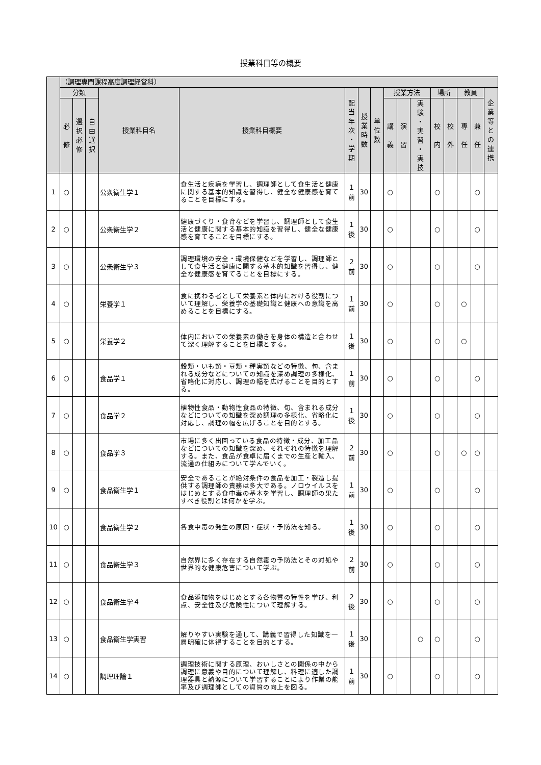授業科目等の概要
| | （調理専門課程高度調理経営科） | | | | | | | | | | | | | | | |
| --- | --- | --- | --- | --- | --- | --- | --- | --- | --- | --- | --- | --- | --- | --- | --- | --- |
| | 分類 | | | 授業科目名 | 授業科目概要 | 配 当 年 次 ・ 学 期 | 授 業 時 数 | 単 位 数 | 授業方法 | | | 場所 | | 教員 | | 企 業 等 と の 連 携 |
| | 必 修 | 選 択 必 修 | 自 由 選 択 | | | | | | 講 義 | 演 習 | 実 験 ・ 実 習 ・ 実 技 | 校 内 | 校 外 | 専 任 | 兼 任 | |
| 1 | ○ | | | 公衆衛生学１ | 食生活と疾病を学習し、調理師として食生活と健康に関する基本的知識を習得し、健全な健康感を育てることを目標にする。 | １ 前 | 30 | | ○ | | | ○ | | | ○ | |
| 2 | ○ | | | 公衆衛生学２ | 健康づくり・食育などを学習し、調理師として食生活と健康に関する基本的知識を習得し、健全な健康感を育てることを目標にする。 | １ 後 | 30 | | ○ | | | ○ | | | ○ | |
| 3 | ○ | | | 公衆衛生学３ | 調理環境の安全・環境保健などを学習し、調理師として食生活と健康に関する基本的知識を習得し、健全な健康感を育てることを目標にする。 | ２ 前 | 30 | | ○ | | | ○ | | | ○ | |
| 4 | ○ | | | 栄養学１ | 食に携わる者として栄養素と体内における役割について理解し、栄養学の基礎知識と健康への意識を高めることを目標にする。 | １ 前 | 30 | | ○ | | | ○ | | ○ | | |
| 5 | ○ | | | 栄養学２ | 体内においての栄養素の働きを身体の構造と合わせて深く理解することを目標とする。 | １ 後 | 30 | | ○ | | | ○ | | ○ | | |
| 6 | ○ | | | 食品学１ | 穀類・いも類・豆類・種実類などの特徴、旬、含まれる成分などについての知識を深め調理の多様化、省略化に対応し、調理の幅を広げることを目的とする。 | １ 前 | 30 | | ○ | | | ○ | | | ○ | |
| 7 | ○ | | | 食品学２ | 植物性食品・動物性食品の特徴、旬、含まれる成分などについての知識を深め調理の多様化、省略化に対応し、調理の幅を広げることを目的とする。 | １ 後 | 30 | | ○ | | | ○ | | | ○ | |
| 8 | ○ | | | 食品学３ | 市場に多く出回っている食品の特徴・成分、加工品などについての知識を深め、それぞれの特徴を理解する。また、食品が食卓に届くまでの生産と輸入、流通の仕組みについて学んでいく。 | ２ 前 | 30 | | ○ | | | ○ | | ○ | ○ | |
| 9 | ○ | | | 食品衛生学１ | 安全であることが絶対条件の食品を加工・製造し提供する調理師の責務は多大である。ノロウイルスをはじめとする食中毒の基本を学習し、調理師の果たすべき役割とは何かを学ぶ。 | １ 前 | 30 | | ○ | | | ○ | | | ○ | |
| 10 | ○ | | | 食品衛生学２ | 各食中毒の発生の原因・症状・予防法を知る。 | １ 後 | 30 | | ○ | | | ○ | | | ○ | |
| 11 | ○ | | | 食品衛生学３ | 自然界に多く存在する自然毒の予防法とその対処や世界的な健康危害について学ぶ。 | ２ 前 | 30 | | ○ | | | ○ | | | ○ | |
| 12 | ○ | | | 食品衛生学４ | 食品添加物をはじめとする各物質の特性を学び、利点、安全性及び危険性について理解する。 | ２ 後 | 30 | | ○ | | | ○ | | | ○ | |
| 13 | ○ | | | 食品衛生学実習 | 解りやすい実験を通して、講義で習得した知識を一層明確に体得することを目的とする。 | １ 後 | 30 | | | | ○ | ○ | | | ○ | |
| 14 | ○ | | | 調理理論１ | 調理技術に関する原理、おいしさとの関係の中から調理に意義や目的について理解し、料理に適した調理器具と熱源について学習することにより作業の能率及び調理師としての資質の向上を図る。 | １ 前 | 30 | | ○ | | | ○ | | | ○ | |